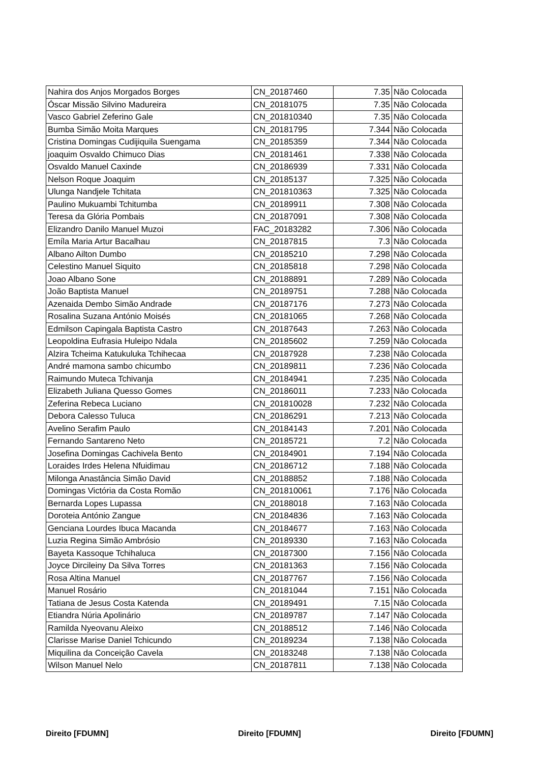| Nahira dos Anjos Morgados Borges | CN_20187460 | 7.35 | Não Colocada |
| Óscar Missão Silvino Madureira | CN_20181075 | 7.35 | Não Colocada |
| Vasco Gabriel Zeferino Gale | CN_201810340 | 7.35 | Não Colocada |
| Bumba Simão Moita Marques | CN_20181795 | 7.344 | Não Colocada |
| Cristina Domingas Cudijiquila Suengama | CN_20185359 | 7.344 | Não Colocada |
| joaquim Osvaldo Chimuco Dias | CN_20181461 | 7.338 | Não Colocada |
| Osvaldo Manuel Caxinde | CN_20186939 | 7.331 | Não Colocada |
| Nelson Roque Joaquim | CN_20185137 | 7.325 | Não Colocada |
| Ulunga Nandjele Tchitata | CN_201810363 | 7.325 | Não Colocada |
| Paulino Mukuambi Tchitumba | CN_20189911 | 7.308 | Não Colocada |
| Teresa da Glória Pombais | CN_20187091 | 7.308 | Não Colocada |
| Elizandro Danilo Manuel Muzoi | FAC_20183282 | 7.306 | Não Colocada |
| Emíla Maria Artur Bacalhau | CN_20187815 | 7.3 | Não Colocada |
| Albano Ailton Dumbo | CN_20185210 | 7.298 | Não Colocada |
| Celestino Manuel Siquito | CN_20185818 | 7.298 | Não Colocada |
| Joao Albano Sone | CN_20188891 | 7.289 | Não Colocada |
| João Baptista Manuel | CN_20189751 | 7.288 | Não Colocada |
| Azenaida Dembo Simão Andrade | CN_20187176 | 7.273 | Não Colocada |
| Rosalina Suzana António Moisés | CN_20181065 | 7.268 | Não Colocada |
| Edmilson Capingala Baptista Castro | CN_20187643 | 7.263 | Não Colocada |
| Leopoldina Eufrasia Huleipo Ndala | CN_20185602 | 7.259 | Não Colocada |
| Alzira Tcheima Katukuluka Tchihecaa | CN_20187928 | 7.238 | Não Colocada |
| André mamona sambo chicumbo | CN_20189811 | 7.236 | Não Colocada |
| Raimundo Muteca Tchivanja | CN_20184941 | 7.235 | Não Colocada |
| Elizabeth Juliana Quesso Gomes | CN_20186011 | 7.233 | Não Colocada |
| Zeferina Rebeca Luciano | CN_201810028 | 7.232 | Não Colocada |
| Debora Calesso Tuluca | CN_20186291 | 7.213 | Não Colocada |
| Avelino Serafim Paulo | CN_20184143 | 7.201 | Não Colocada |
| Fernando Santareno Neto | CN_20185721 | 7.2 | Não Colocada |
| Josefina Domingas Cachivela Bento | CN_20184901 | 7.194 | Não Colocada |
| Loraides Irdes Helena Nfuidimau | CN_20186712 | 7.188 | Não Colocada |
| Milonga Anastância Simão David | CN_20188852 | 7.188 | Não Colocada |
| Domingas Victória da Costa Romão | CN_201810061 | 7.176 | Não Colocada |
| Bernarda Lopes Lupassa | CN_20188018 | 7.163 | Não Colocada |
| Doroteia António Zangue | CN_20184836 | 7.163 | Não Colocada |
| Genciana Lourdes Ibuca Macanda | CN_20184677 | 7.163 | Não Colocada |
| Luzia Regina Simão Ambrósio | CN_20189330 | 7.163 | Não Colocada |
| Bayeta Kassoque Tchihaluca | CN_20187300 | 7.156 | Não Colocada |
| Joyce Dircileiny Da Silva Torres | CN_20181363 | 7.156 | Não Colocada |
| Rosa Altina Manuel | CN_20187767 | 7.156 | Não Colocada |
| Manuel Rosário | CN_20181044 | 7.151 | Não Colocada |
| Tatiana de Jesus Costa Katenda | CN_20189491 | 7.15 | Não Colocada |
| Etiandra Núria Apolinário | CN_20189787 | 7.147 | Não Colocada |
| Ramilda Nyeovanu Aleixo | CN_20188512 | 7.146 | Não Colocada |
| Clarisse Marise Daniel Tchicundo | CN_20189234 | 7.138 | Não Colocada |
| Miquilina da Conceição Cavela | CN_20183248 | 7.138 | Não Colocada |
| Wilson Manuel Nelo | CN_20187811 | 7.138 | Não Colocada |
Direito [FDUMN] Direito [FDUMN] Direito [FDUMN]